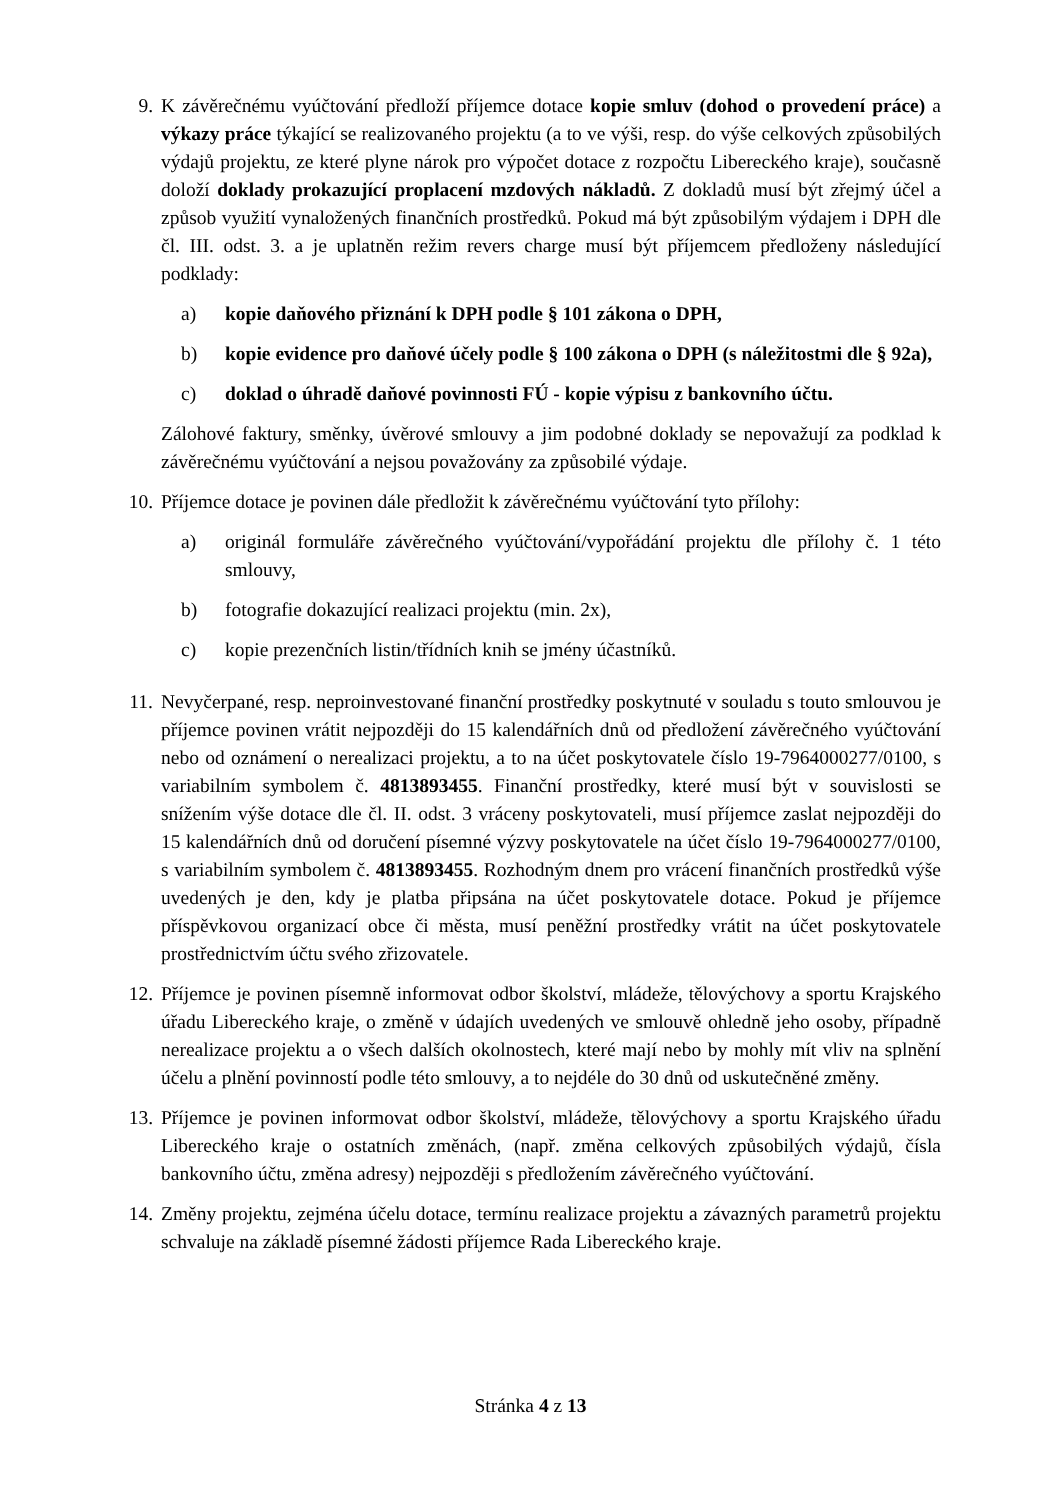9. K závěrečnému vyúčtování předloží příjemce dotace kopie smluv (dohod o provedení práce) a výkazy práce týkající se realizovaného projektu (a to ve výši, resp. do výše celkových způsobilých výdajů projektu, ze které plyne nárok pro výpočet dotace z rozpočtu Libereckého kraje), současně doloží doklady prokazující proplacení mzdových nákladů. Z dokladů musí být zřejmý účel a způsob využití vynaložených finančních prostředků. Pokud má být způsobilým výdajem i DPH dle čl. III. odst. 3. a je uplatněn režim revers charge musí být příjemcem předloženy následující podklady:
a) kopie daňového přiznání k DPH podle § 101 zákona o DPH,
b) kopie evidence pro daňové účely podle § 100 zákona o DPH (s náležitostmi dle § 92a),
c) doklad o úhradě daňové povinnosti FÚ - kopie výpisu z bankovního účtu.
Zálohové faktury, směnky, úvěrové smlouvy a jim podobné doklady se nepovažují za podklad k závěrečnému vyúčtování a nejsou považovány za způsobilé výdaje.
10. Příjemce dotace je povinen dále předložit k závěrečnému vyúčtování tyto přílohy:
a) originál formuláře závěrečného vyúčtování/vypořádání projektu dle přílohy č. 1 této smlouvy,
b) fotografie dokazující realizaci projektu (min. 2x),
c) kopie prezenčních listin/třídních knih se jmény účastníků.
11. Nevyčerpané, resp. neproinvestované finanční prostředky poskytnuté v souladu s touto smlouvou je příjemce povinen vrátit nejpozději do 15 kalendářních dnů od předložení závěrečného vyúčtování nebo od oznámení o nerealizaci projektu, a to na účet poskytovatele číslo 19-7964000277/0100, s variabilním symbolem č. 4813893455. Finanční prostředky, které musí být v souvislosti se snížením výše dotace dle čl. II. odst. 3 vráceny poskytovateli, musí příjemce zaslat nejpozději do 15 kalendářních dnů od doručení písemné výzvy poskytovatele na účet číslo 19-7964000277/0100, s variabilním symbolem č. 4813893455. Rozhodným dnem pro vrácení finančních prostředků výše uvedených je den, kdy je platba připsána na účet poskytovatele dotace. Pokud je příjemce příspěvkovou organizací obce či města, musí peněžní prostředky vrátit na účet poskytovatele prostřednictvím účtu svého zřizovatele.
12. Příjemce je povinen písemně informovat odbor školství, mládeže, tělovýchovy a sportu Krajského úřadu Libereckého kraje, o změně v údajích uvedených ve smlouvě ohledně jeho osoby, případně nerealizace projektu a o všech dalších okolnostech, které mají nebo by mohly mít vliv na splnění účelu a plnění povinností podle této smlouvy, a to nejdéle do 30 dnů od uskutečněné změny.
13. Příjemce je povinen informovat odbor školství, mládeže, tělovýchovy a sportu Krajského úřadu Libereckého kraje o ostatních změnách, (např. změna celkových způsobilých výdajů, čísla bankovního účtu, změna adresy) nejpozději s předložením závěrečného vyúčtování.
14. Změny projektu, zejména účelu dotace, termínu realizace projektu a závazných parametrů projektu schvaluje na základě písemné žádosti příjemce Rada Libereckého kraje.
Stránka 4 z 13